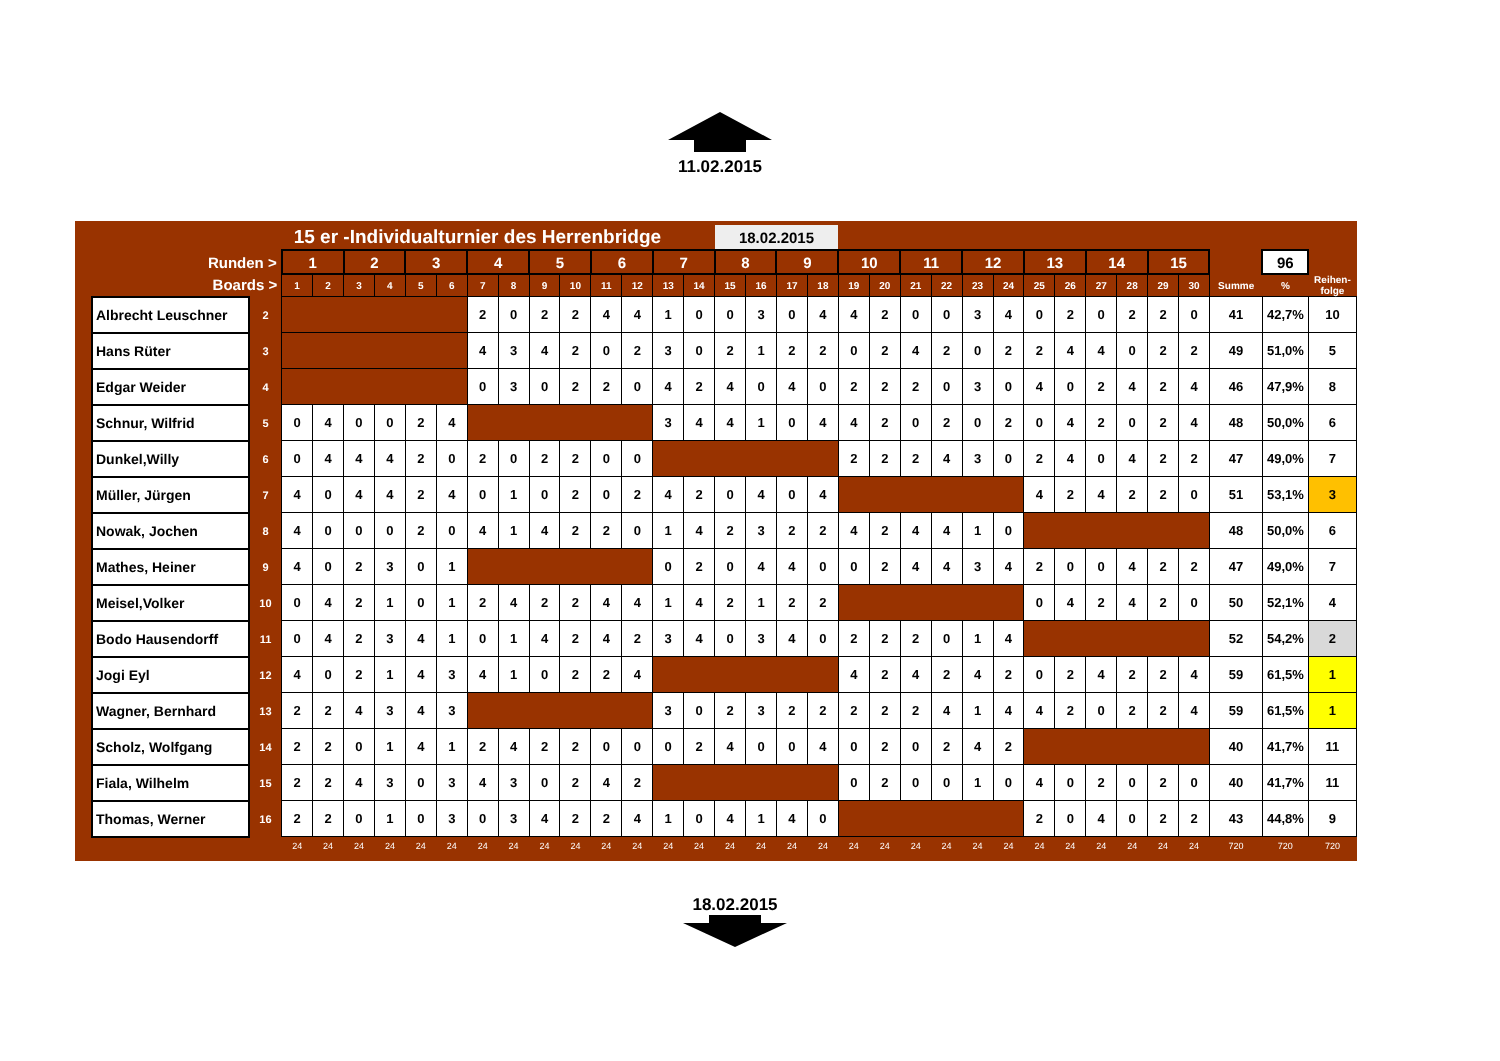11.02.2015
| | | 15 er -Individualturnier des Herrenbridge | | | | | | | | | | | | | | 18.02.2015 | | | | | | | | | | | | | | | | | | |
| Runden > | | 1 | | 2 | | 3 | | 4 | | 5 | | 6 | | 7 | | 8 | | 9 | | 10 | | 11 | | 12 | | 13 | | 14 | | 15 | | | 96 | |
| Boards > | | 1 | 2 | 3 | 4 | 5 | 6 | 7 | 8 | 9 | 10 | 11 | 12 | 13 | 14 | 15 | 16 | 17 | 18 | 19 | 20 | 21 | 22 | 23 | 24 | 25 | 26 | 27 | 28 | 29 | 30 | Summe | % | Reihen- folge |
| Albrecht Leuschner | 2 | | | | | | | 2 | 0 | 2 | 2 | 4 | 4 | 1 | 0 | 0 | 3 | 0 | 4 | 4 | 2 | 0 | 0 | 3 | 4 | 0 | 2 | 0 | 2 | 2 | 0 | 41 | 42,7% | 10 |
| Hans Rüter | 3 | | | | | | | 4 | 3 | 4 | 2 | 0 | 2 | 3 | 0 | 2 | 1 | 2 | 2 | 0 | 2 | 4 | 2 | 0 | 2 | 2 | 4 | 4 | 0 | 2 | 2 | 49 | 51,0% | 5 |
| Edgar Weider | 4 | | | | | | | 0 | 3 | 0 | 2 | 2 | 0 | 4 | 2 | 4 | 0 | 4 | 0 | 2 | 2 | 2 | 0 | 3 | 0 | 4 | 0 | 2 | 4 | 2 | 4 | 46 | 47,9% | 8 |
| Schnur, Wilfrid | 5 | 0 | 4 | 0 | 0 | 2 | 4 | | | | | | | 3 | 4 | 4 | 1 | 0 | 4 | 4 | 2 | 0 | 2 | 0 | 2 | 0 | 4 | 2 | 0 | 2 | 4 | 48 | 50,0% | 6 |
| Dunkel,Willy | 6 | 0 | 4 | 4 | 4 | 2 | 0 | 2 | 0 | 2 | 2 | 0 | 0 | | | | | | | 2 | 2 | 2 | 4 | 3 | 0 | 2 | 4 | 0 | 4 | 2 | 2 | 47 | 49,0% | 7 |
| Müller, Jürgen | 7 | 4 | 0 | 4 | 4 | 2 | 4 | 0 | 1 | 0 | 2 | 0 | 2 | 4 | 2 | 0 | 4 | 0 | 4 | | | | | | | 4 | 2 | 4 | 2 | 2 | 0 | 51 | 53,1% | 3 |
| Nowak, Jochen | 8 | 4 | 0 | 0 | 0 | 2 | 0 | 4 | 1 | 4 | 2 | 2 | 0 | 1 | 4 | 2 | 3 | 2 | 2 | 4 | 2 | 4 | 4 | 1 | 0 | | | | | | | 48 | 50,0% | 6 |
| Mathes, Heiner | 9 | 4 | 0 | 2 | 3 | 0 | 1 | | | | | | | 0 | 2 | 0 | 4 | 4 | 0 | 0 | 2 | 4 | 4 | 3 | 4 | 2 | 0 | 0 | 4 | 2 | 2 | 47 | 49,0% | 7 |
| Meisel,Volker | 10 | 0 | 4 | 2 | 1 | 0 | 1 | 2 | 4 | 2 | 2 | 4 | 4 | 1 | 4 | 2 | 1 | 2 | 2 | | | | | | | 0 | 4 | 2 | 4 | 2 | 0 | 50 | 52,1% | 4 |
| Bodo Hausendorff | 11 | 0 | 4 | 2 | 3 | 4 | 1 | 0 | 1 | 4 | 2 | 4 | 2 | 3 | 4 | 0 | 3 | 4 | 0 | 2 | 2 | 2 | 0 | 1 | 4 | | | | | | | 52 | 54,2% | 2 |
| Jogi Eyl | 12 | 4 | 0 | 2 | 1 | 4 | 3 | 4 | 1 | 0 | 2 | 2 | 4 | | | | | | | 4 | 2 | 4 | 2 | 4 | 2 | 0 | 2 | 4 | 2 | 2 | 4 | 59 | 61,5% | 1 |
| Wagner, Bernhard | 13 | 2 | 2 | 4 | 3 | 4 | 3 | | | | | | | 3 | 0 | 2 | 3 | 2 | 2 | 2 | 2 | 2 | 4 | 1 | 4 | 4 | 2 | 0 | 2 | 2 | 4 | 59 | 61,5% | 1 |
| Scholz, Wolfgang | 14 | 2 | 2 | 0 | 1 | 4 | 1 | 2 | 4 | 2 | 2 | 0 | 0 | 0 | 2 | 4 | 0 | 0 | 4 | 0 | 2 | 0 | 2 | 4 | 2 | | | | | | | 40 | 41,7% | 11 |
| Fiala, Wilhelm | 15 | 2 | 2 | 4 | 3 | 0 | 3 | 4 | 3 | 0 | 2 | 4 | 2 | | | | | | | 0 | 2 | 0 | 0 | 1 | 0 | 4 | 0 | 2 | 0 | 2 | 0 | 40 | 41,7% | 11 |
| Thomas, Werner | 16 | 2 | 2 | 0 | 1 | 0 | 3 | 0 | 3 | 4 | 2 | 2 | 4 | 1 | 0 | 4 | 1 | 4 | 0 | | | | | | | 2 | 0 | 4 | 0 | 2 | 2 | 43 | 44,8% | 9 |
| | | 24 | 24 | 24 | 24 | 24 | 24 | 24 | 24 | 24 | 24 | 24 | 24 | 24 | 24 | 24 | 24 | 24 | 24 | 24 | 24 | 24 | 24 | 24 | 24 | 24 | 24 | 24 | 24 | 24 | 24 | 720 | 720 | 720 |
18.02.2015